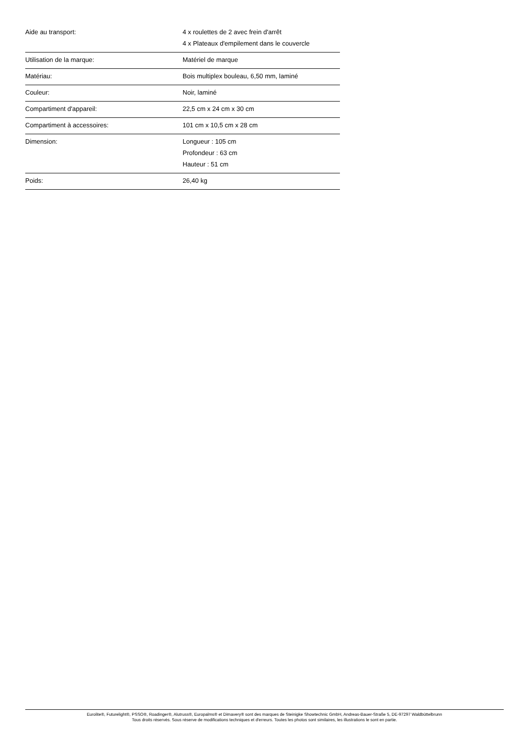| Aide au transport: | 4 x roulettes de 2 avec frein d'arrêt 4 x Plateaux d'empilement dans le couvercle |
| Utilisation de la marque: | Matériel de marque |
| Matériau: | Bois multiplex bouleau, 6,50 mm, laminé |
| Couleur: | Noir, laminé |
| Compartiment d'appareil: | 22,5 cm x 24 cm x 30 cm |
| Compartiment à accessoires: | 101 cm x 10,5 cm x 28 cm |
| Dimension: | Longueur : 105 cm Profondeur : 63 cm Hauteur : 51 cm |
| Poids: | 26,40 kg |
Eurolite®, Futurelight®, PSSO®, Roadinger®, Alutruss®, Europalms® et Dimavery® sont des marques de Steinigke Showtechnic GmbH, Andreas-Bauer-Straße 5, DE-97297 Waldbüttelbrunn
Tous droits réservés. Sous réserve de modifications techniques et d'erreurs. Toutes les photos sont similaires, les illustrations le sont en partie.